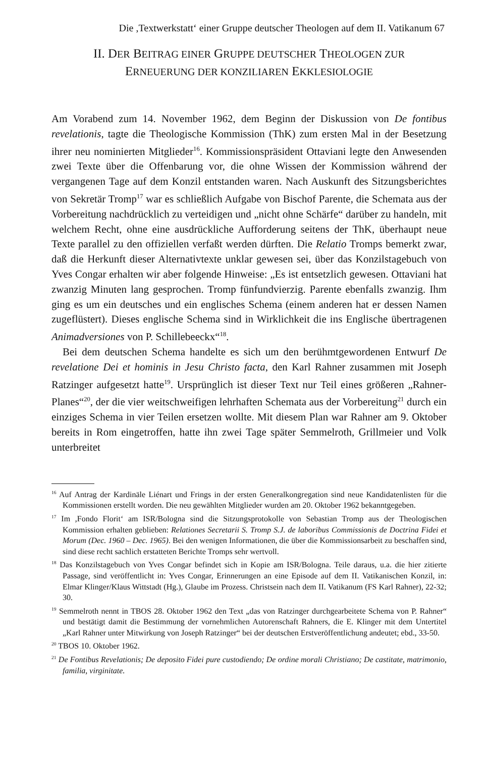Die ,Textwerkstatt‘ einer Gruppe deutscher Theologen auf dem II. Vatikanum 67
II. DER BEITRAG EINER GRUPPE DEUTSCHER THEOLOGEN ZUR
ERNEUERUNG DER KONZILIAREN EKKLESIOLOGIE
Am Vorabend zum 14. November 1962, dem Beginn der Diskussion von De fontibus revelationis, tagte die Theologische Kommission (ThK) zum ersten Mal in der Besetzung ihrer neu nominierten Mitglieder<sup>16</sup>. Kommissionspräsident Ottaviani legte den Anwesenden zwei Texte über die Offenbarung vor, die ohne Wissen der Kommission während der vergangenen Tage auf dem Konzil entstanden waren. Nach Auskunft des Sitzungsberichtes von Sekretär Tromp<sup>17</sup> war es schließlich Aufgabe von Bischof Parente, die Schemata aus der Vorbereitung nachdrücklich zu verteidigen und „nicht ohne Schärfe“ darüber zu handeln, mit welchem Recht, ohne eine ausdrückliche Aufforderung seitens der ThK, überhaupt neue Texte parallel zu den offiziellen verfaßt werden dürften. Die Relatio Tromps bemerkt zwar, daß die Herkunft dieser Alternativtexte unklar gewesen sei, über das Konzilstagebuch von Yves Congar erhalten wir aber folgende Hinweise: „Es ist entsetzlich gewesen. Ottaviani hat zwanzig Minuten lang gesprochen. Tromp fünfundvierzig. Parente ebenfalls zwanzig. Ihm ging es um ein deutsches und ein englisches Schema (einem anderen hat er dessen Namen zugeflüstert). Dieses englische Schema sind in Wirklichkeit die ins Englische übertragenen Animadversiones von P. Schillebeeckx“<sup>18</sup>.
Bei dem deutschen Schema handelte es sich um den berühmtgewordenen Entwurf De revelatione Dei et hominis in Jesu Christo facta, den Karl Rahner zusammen mit Joseph Ratzinger aufgesetzt hatte<sup>19</sup>. Ursprünglich ist dieser Text nur Teil eines größeren „Rahner-Planes“<sup>20</sup>, der die vier weitschweifigen lehrhaften Schemata aus der Vorbereitung<sup>21</sup> durch ein einziges Schema in vier Teilen ersetzen wollte. Mit diesem Plan war Rahner am 9. Oktober bereits in Rom eingetroffen, hatte ihn zwei Tage später Semmelroth, Grillmeier und Volk unterbreitet
<sup>16</sup> Auf Antrag der Kardinäle Liénart und Frings in der ersten Generalkongregation sind neue Kandidatenlisten für die Kommissionen erstellt worden. Die neu gewählten Mitglieder wurden am 20. Oktober 1962 bekanntgegeben.
<sup>17</sup> Im ,Fondo Florit‘ am ISR/Bologna sind die Sitzungsprotokolle von Sebastian Tromp aus der Theologischen Kommission erhalten geblieben: Relationes Secretarii S. Tromp S.J. de laboribus Commissionis de Doctrina Fidei et Morum (Dec. 1960 – Dec. 1965). Bei den wenigen Informationen, die über die Kommissionsarbeit zu beschaffen sind, sind diese recht sachlich erstatteten Berichte Tromps sehr wertvoll.
<sup>18</sup> Das Konzilstagebuch von Yves Congar befindet sich in Kopie am ISR/Bologna. Teile daraus, u.a. die hier zitierte Passage, sind veröffentlicht in: Yves Congar, Erinnerungen an eine Episode auf dem II. Vatikanischen Konzil, in: Elmar Klinger/Klaus Wittstadt (Hg.), Glaube im Prozess. Christsein nach dem II. Vatikanum (FS Karl Rahner), 22-32; 30.
<sup>19</sup> Semmelroth nennt in TBOS 28. Oktober 1962 den Text „das von Ratzinger durchgearbeitete Schema von P. Rahner“ und bestätigt damit die Bestimmung der vornehmlichen Autorenschaft Rahners, die E. Klinger mit dem Untertitel „Karl Rahner unter Mitwirkung von Joseph Ratzinger“ bei der deutschen Erstveröffentlichung andeutet; ebd., 33-50.
<sup>20</sup> TBOS 10. Oktober 1962.
<sup>21</sup> De Fontibus Revelationis; De deposito Fidei pure custodiendo; De ordine morali Christiano; De castitate, matrimonio, familia, virginitate.